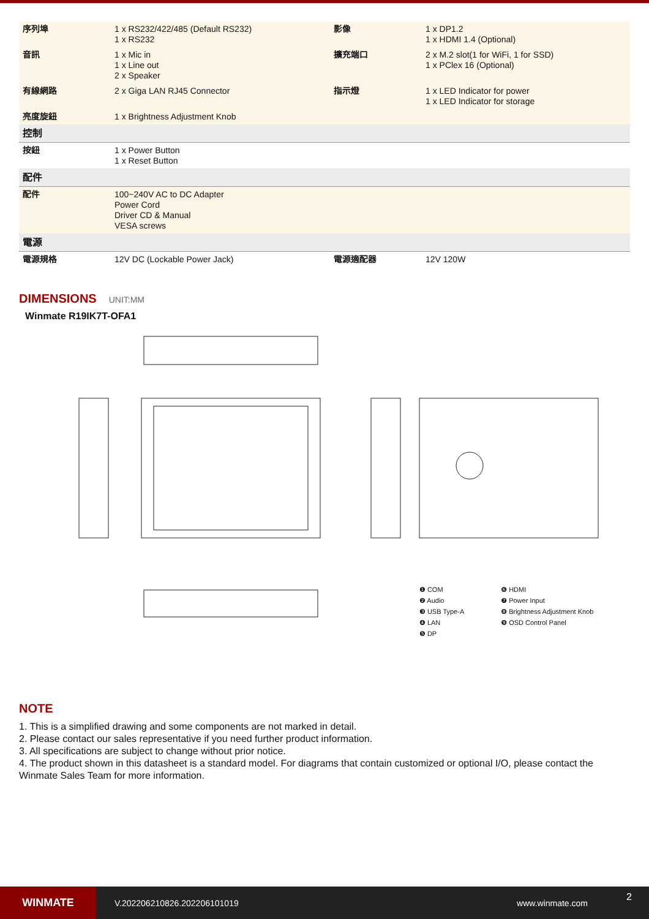| 序列埠 | 1 x RS232/422/485 (Default RS232) 1 x RS232 | 影像 | 1 x DP1.2 1 x HDMI 1.4 (Optional) |
| 音訊 | 1 x Mic in 1 x Line out 2 x Speaker | 擴充端口 | 2 x M.2 slot(1 for WiFi, 1 for SSD) 1 x PClex 16 (Optional) |
| 有線網路 | 2 x Giga LAN RJ45 Connector | 指示燈 | 1 x LED Indicator for power 1 x LED Indicator for storage |
| 亮度旋鈕 | 1 x Brightness Adjustment Knob | | |
| 控制 | | | |
| 按鈕 | 1 x Power Button 1 x Reset Button | | |
| 配件 | | | |
| 配件 | 100~240V AC to DC Adapter Power Cord Driver CD & Manual VESA screws | | |
| 電源 | | | |
| 電源規格 | 12V DC (Lockable Power Jack) | 電源適配器 | 12V 120W |
DIMENSIONS UNIT:MM
Winmate R19IK7T-OFA1
❶ COM
❷ Audio
❸ USB Type-A
❹ LAN
❺ DP
❻ HDMI
❼ Power Input
❽ Brightness Adjustment Knob
❾ OSD Control Panel
NOTE
1. This is a simplified drawing and some components are not marked in detail.
2. Please contact our sales representative if you need further product information.
3. All specifications are subject to change without prior notice.
4. The product shown in this datasheet is a standard model. For diagrams that contain customized or optional I/O, please contact the Winmate Sales Team for more information.
WINMATE
V.202206210826.202206101019 www.winmate.com
2